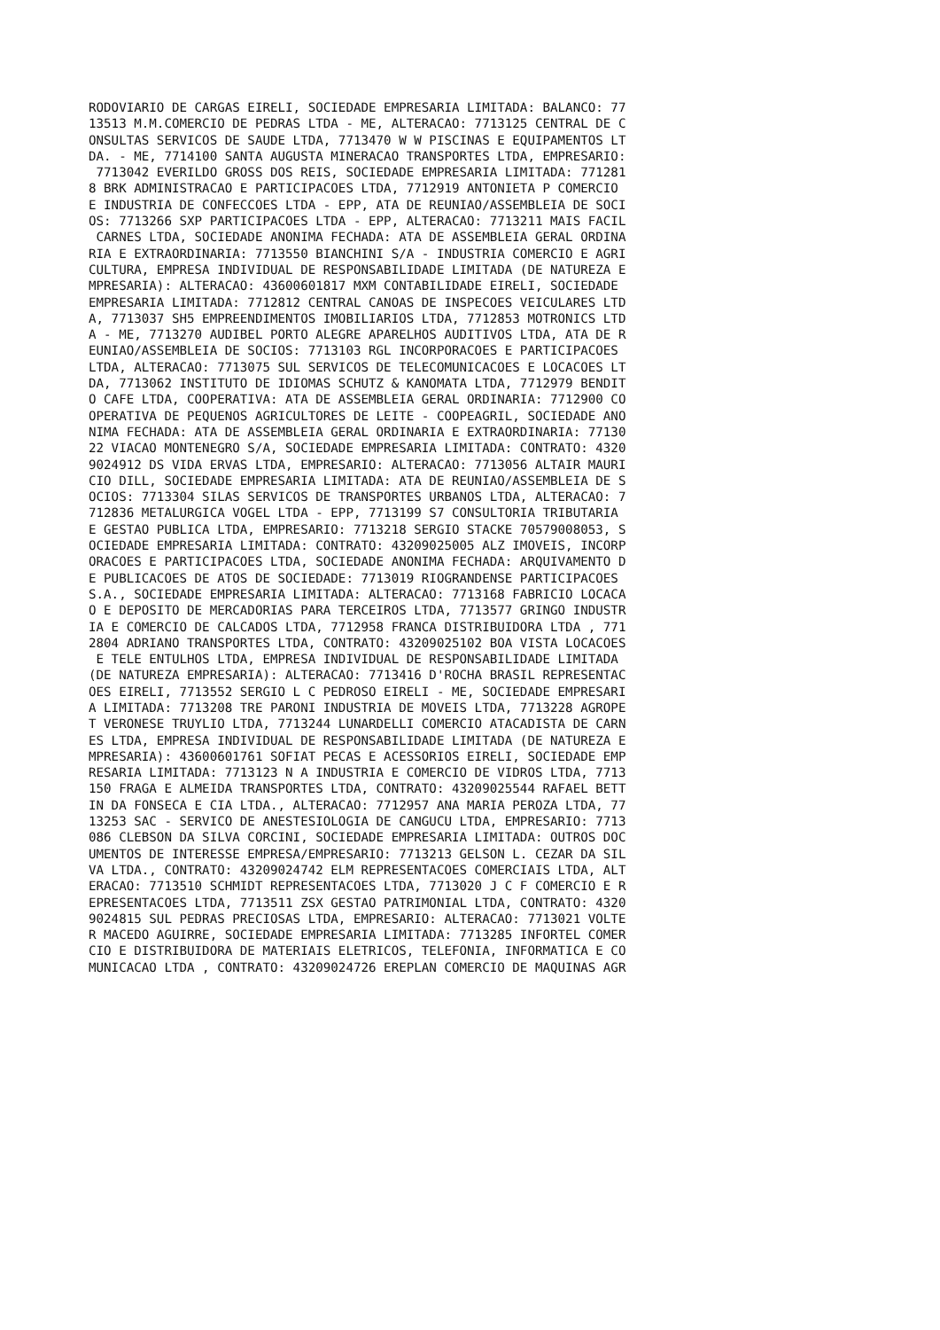RODOVIARIO DE CARGAS EIRELI, SOCIEDADE EMPRESARIA LIMITADA: BALANCO: 77
13513 M.M.COMERCIO DE PEDRAS LTDA - ME, ALTERACAO: 7713125 CENTRAL DE C
ONSULTAS SERVICOS DE SAUDE LTDA, 7713470 W W PISCINAS E EQUIPAMENTOS LT
DA. - ME, 7714100 SANTA AUGUSTA MINERACAO TRANSPORTES LTDA, EMPRESARIO:
 7713042 EVERILDO GROSS DOS REIS, SOCIEDADE EMPRESARIA LIMITADA: 771281
8 BRK ADMINISTRACAO E PARTICIPACOES LTDA, 7712919 ANTONIETA P COMERCIO
E INDUSTRIA DE CONFECCOES LTDA - EPP, ATA DE REUNIAO/ASSEMBLEIA DE SOCI
OS: 7713266 SXP PARTICIPACOES LTDA - EPP, ALTERACAO: 7713211 MAIS FACIL
 CARNES LTDA, SOCIEDADE ANONIMA FECHADA: ATA DE ASSEMBLEIA GERAL ORDINA
RIA E EXTRAORDINARIA: 7713550 BIANCHINI S/A - INDUSTRIA COMERCIO E AGRI
CULTURA, EMPRESA INDIVIDUAL DE RESPONSABILIDADE LIMITADA (DE NATUREZA E
MPRESARIA): ALTERACAO: 43600601817 MXM CONTABILIDADE EIRELI, SOCIEDADE
EMPRESARIA LIMITADA: 7712812 CENTRAL CANOAS DE INSPECOES VEICULARES LTD
A, 7713037 SH5 EMPREENDIMENTOS IMOBILIARIOS LTDA, 7712853 MOTRONICS LTD
A - ME, 7713270 AUDIBEL PORTO ALEGRE APARELHOS AUDITIVOS LTDA, ATA DE R
EUNIAO/ASSEMBLEIA DE SOCIOS: 7713103 RGL INCORPORACOES E PARTICIPACOES
LTDA, ALTERACAO: 7713075 SUL SERVICOS DE TELECOMUNICACOES E LOCACOES LT
DA, 7713062 INSTITUTO DE IDIOMAS SCHUTZ & KANOMATA LTDA, 7712979 BENDIT
O CAFE LTDA, COOPERATIVA: ATA DE ASSEMBLEIA GERAL ORDINARIA: 7712900 CO
OPERATIVA DE PEQUENOS AGRICULTORES DE LEITE - COOPEAGRIL, SOCIEDADE ANO
NIMA FECHADA: ATA DE ASSEMBLEIA GERAL ORDINARIA E EXTRAORDINARIA: 77130
22 VIACAO MONTENEGRO S/A, SOCIEDADE EMPRESARIA LIMITADA: CONTRATO: 4320
9024912 DS VIDA ERVAS LTDA, EMPRESARIO: ALTERACAO: 7713056 ALTAIR MAURI
CIO DILL, SOCIEDADE EMPRESARIA LIMITADA: ATA DE REUNIAO/ASSEMBLEIA DE S
OCIOS: 7713304 SILAS SERVICOS DE TRANSPORTES URBANOS LTDA, ALTERACAO: 7
712836 METALURGICA VOGEL LTDA - EPP, 7713199 S7 CONSULTORIA TRIBUTARIA
E GESTAO PUBLICA LTDA, EMPRESARIO: 7713218 SERGIO STACKE 70579008053, S
OCIEDADE EMPRESARIA LIMITADA: CONTRATO: 43209025005 ALZ IMOVEIS, INCORP
ORACOES E PARTICIPACOES LTDA, SOCIEDADE ANONIMA FECHADA: ARQUIVAMENTO D
E PUBLICACOES DE ATOS DE SOCIEDADE: 7713019 RIOGRANDENSE PARTICIPACOES
S.A., SOCIEDADE EMPRESARIA LIMITADA: ALTERACAO: 7713168 FABRICIO LOCACA
O E DEPOSITO DE MERCADORIAS PARA TERCEIROS LTDA, 7713577 GRINGO INDUSTR
IA E COMERCIO DE CALCADOS LTDA, 7712958 FRANCA DISTRIBUIDORA LTDA , 771
2804 ADRIANO TRANSPORTES LTDA, CONTRATO: 43209025102 BOA VISTA LOCACOES
 E TELE ENTULHOS LTDA, EMPRESA INDIVIDUAL DE RESPONSABILIDADE LIMITADA
(DE NATUREZA EMPRESARIA): ALTERACAO: 7713416 D'ROCHA BRASIL REPRESENTAC
OES EIRELI, 7713552 SERGIO L C PEDROSO EIRELI - ME, SOCIEDADE EMPRESARI
A LIMITADA: 7713208 TRE PARONI INDUSTRIA DE MOVEIS LTDA, 7713228 AGROPE
T VERONESE TRUYLIO LTDA, 7713244 LUNARDELLI COMERCIO ATACADISTA DE CARN
ES LTDA, EMPRESA INDIVIDUAL DE RESPONSABILIDADE LIMITADA (DE NATUREZA E
MPRESARIA): 43600601761 SOFIAT PECAS E ACESSORIOS EIRELI, SOCIEDADE EMP
RESARIA LIMITADA: 7713123 N A INDUSTRIA E COMERCIO DE VIDROS LTDA, 7713
150 FRAGA E ALMEIDA TRANSPORTES LTDA, CONTRATO: 43209025544 RAFAEL BETT
IN DA FONSECA E CIA LTDA., ALTERACAO: 7712957 ANA MARIA PEROZA LTDA, 77
13253 SAC - SERVICO DE ANESTESIOLOGIA DE CANGUCU LTDA, EMPRESARIO: 7713
086 CLEBSON DA SILVA CORCINI, SOCIEDADE EMPRESARIA LIMITADA: OUTROS DOC
UMENTOS DE INTERESSE EMPRESA/EMPRESARIO: 7713213 GELSON L. CEZAR DA SIL
VA LTDA., CONTRATO: 43209024742 ELM REPRESENTACOES COMERCIAIS LTDA, ALT
ERACAO: 7713510 SCHMIDT REPRESENTACOES LTDA, 7713020 J C F COMERCIO E R
EPRESENTACOES LTDA, 7713511 ZSX GESTAO PATRIMONIAL LTDA, CONTRATO: 4320
9024815 SUL PEDRAS PRECIOSAS LTDA, EMPRESARIO: ALTERACAO: 7713021 VOLTE
R MACEDO AGUIRRE, SOCIEDADE EMPRESARIA LIMITADA: 7713285 INFORTEL COMER
CIO E DISTRIBUIDORA DE MATERIAIS ELETRICOS, TELEFONIA, INFORMATICA E CO
MUNICACAO LTDA , CONTRATO: 43209024726 EREPLAN COMERCIO DE MAQUINAS AGR